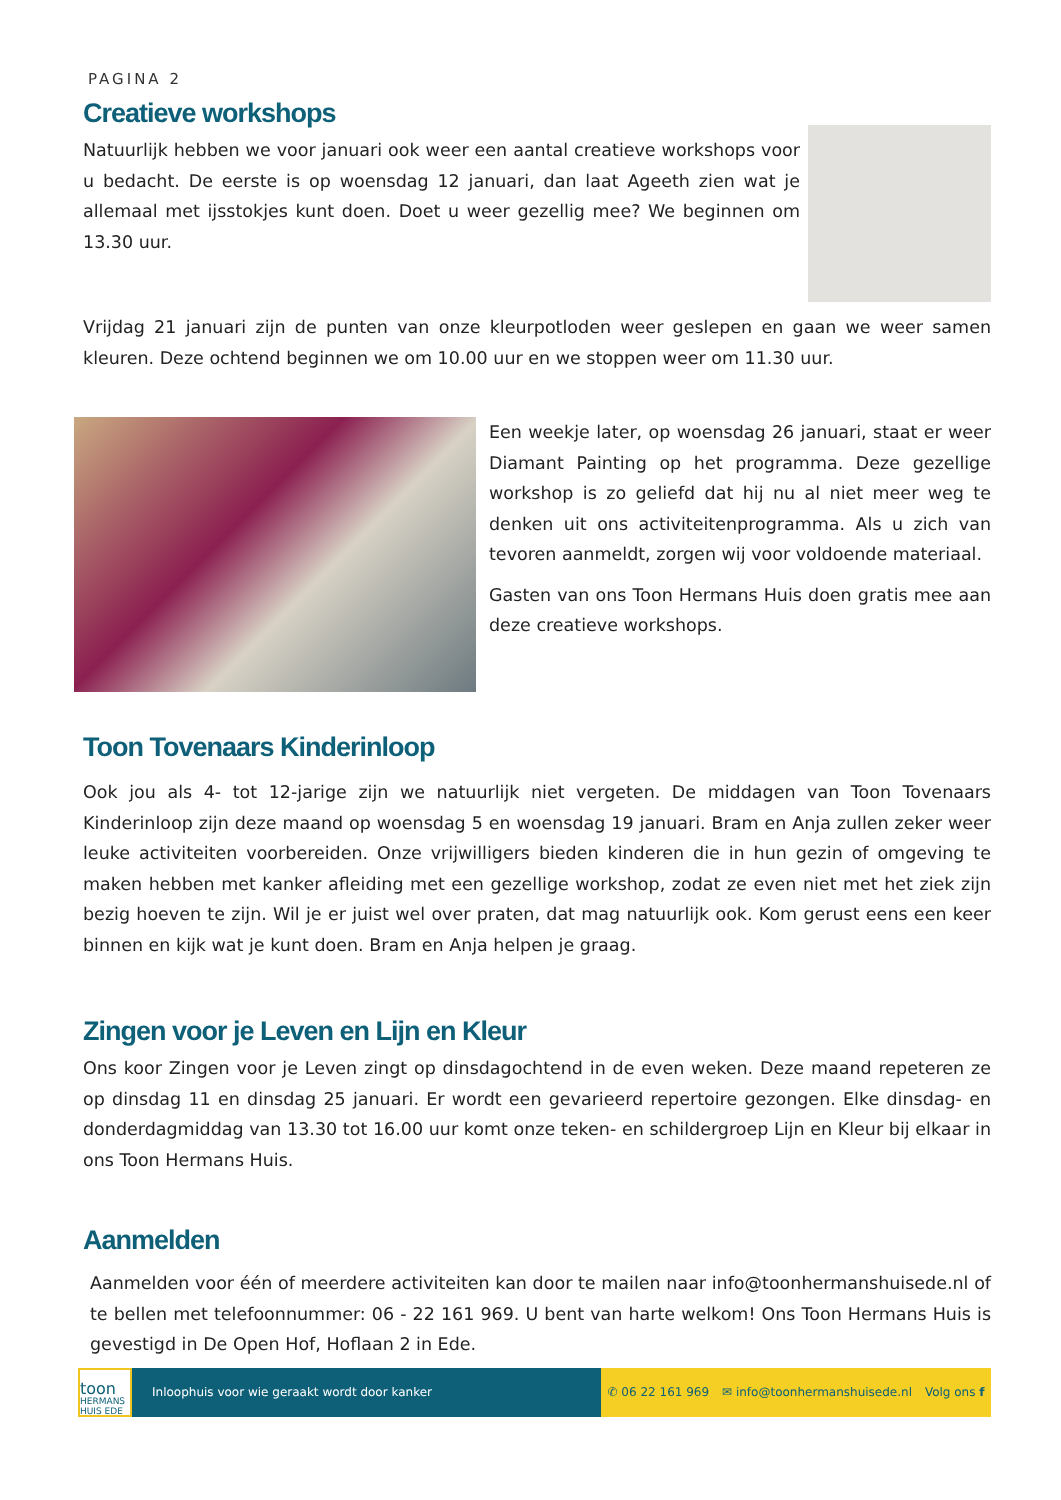PAGINA 2
Creatieve workshops
Natuurlijk hebben we voor januari ook weer een aantal creatieve workshops voor u bedacht. De eerste is op woensdag 12 januari, dan laat Ageeth zien wat je allemaal met ijsstokjes kunt doen. Doet u weer gezellig mee? We beginnen om 13.30 uur.
Vrijdag 21 januari zijn de punten van onze kleurpotloden weer geslepen en gaan we weer samen kleuren. Deze ochtend beginnen we om 10.00 uur en we stoppen weer om 11.30 uur.
Een weekje later, op woensdag 26 januari, staat er weer Diamant Painting op het programma. Deze gezellige workshop is zo geliefd dat hij nu al niet meer weg te denken uit ons activiteitenprogramma. Als u zich van tevoren aanmeldt, zorgen wij voor voldoende materiaal.
Gasten van ons Toon Hermans Huis doen gratis mee aan deze creatieve workshops.
Toon Tovenaars Kinderinloop
Ook jou als 4- tot 12-jarige zijn we natuurlijk niet vergeten. De middagen van Toon Tovenaars Kinderinloop zijn deze maand op woensdag 5 en woensdag 19 januari. Bram en Anja zullen zeker weer leuke activiteiten voorbereiden. Onze vrijwilligers bieden kinderen die in hun gezin of omgeving te maken hebben met kanker afleiding met een gezellige workshop, zodat ze even niet met het ziek zijn bezig hoeven te zijn. Wil je er juist wel over praten, dat mag natuurlijk ook. Kom gerust eens een keer binnen en kijk wat je kunt doen. Bram en Anja helpen je graag.
Zingen voor je Leven en Lijn en Kleur
Ons koor Zingen voor je Leven zingt op dinsdagochtend in de even weken. Deze maand repeteren ze op dinsdag 11 en dinsdag 25 januari. Er wordt een gevarieerd repertoire gezongen. Elke dinsdag- en donderdagmiddag van 13.30 tot 16.00 uur komt onze teken- en schildergroep Lijn en Kleur bij elkaar in ons Toon Hermans Huis.
Aanmelden
Aanmelden voor één of meerdere activiteiten kan door te mailen naar info@toonhermanshuisede.nl of te bellen met telefoonnummer: 06 - 22 161 969. U bent van harte welkom! Ons Toon Hermans Huis is gevestigd in De Open Hof, Hoflaan 2 in Ede.
toon
HERMANS
HUIS EDE
Inloophuis voor wie geraakt wordt door kanker
✆ 06 22 161 969 ✉ info@toonhermanshuisede.nl Volg ons f